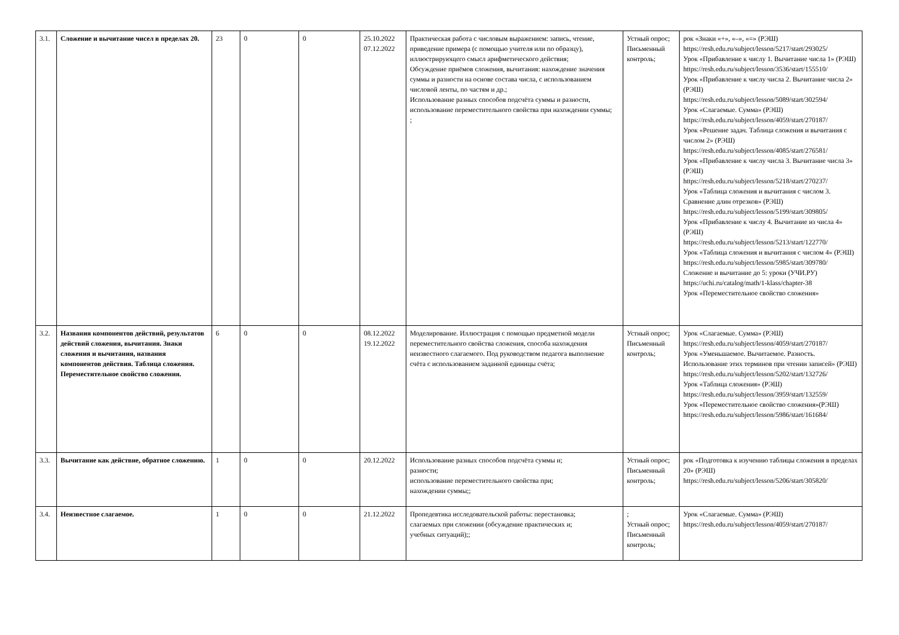| 3.1. | Сложение и вычитание чисел в пределах 20. | 23 | 0 | 0 | 25.10.2022 07.12.2022 | Практическая работа с числовым выражением: запись, чтение, приведение примера (с помощью учителя или по образцу), иллюстрирующего смысл арифметического действия; Обсуждение приёмов сложения, вычитания: нахождение значения суммы и разности на основе состава числа, с использованием числовой ленты, по частям и др.; Использование разных способов подсчёта суммы и разности, использование переместительного свойства при нахождении суммы; ; | Устный опрос; Письменный контроль; | рок «Знаки «+», «–», «=» (РЭШ) https://resh.edu.ru/subject/lesson/5217/start/293025/ Урок «Прибавление к числу 1. Вычитание числа 1» (РЭШ) https://resh.edu.ru/subject/lesson/3536/start/155510/ Урок «Прибавление к числу числа 2. Вычитание числа 2» (РЭШ) https://resh.edu.ru/subject/lesson/5089/start/302594/ Урок «Слагаемые. Сумма» (РЭШ) https://resh.edu.ru/subject/lesson/4059/start/270187/ Урок «Решение задач. Таблица сложения и вычитания с числом 2» (РЭШ) https://resh.edu.ru/subject/lesson/4085/start/276581/ Урок «Прибавление к числу числа 3. Вычитание числа 3» (РЭШ) https://resh.edu.ru/subject/lesson/5218/start/270237/ Урок «Таблица сложения и вычитания с числом 3. Сравнение длин отрезков» (РЭШ) https://resh.edu.ru/subject/lesson/5199/start/309805/ Урок «Прибавление к числу 4. Вычитание из числа 4» (РЭШ) https://resh.edu.ru/subject/lesson/5213/start/122770/ Урок «Таблица сложения и вычитания с числом 4» (РЭШ) https://resh.edu.ru/subject/lesson/5985/start/309780/ Сложение и вычитание до 5: уроки (УЧИ.РУ) https://uchi.ru/catalog/math/1-klass/chapter-38 Урок «Переместительное свойство сложения» |
| 3.2. | Названия компонентов действий, результатов действий сложения, вычитания. Знаки сложения и вычитания, названия компонентов действия. Таблица сложения. Переместительное свойство сложения. | 6 | 0 | 0 | 08.12.2022 19.12.2022 | Моделирование. Иллюстрация с помощью предметной модели переместительного свойства сложения, способа нахождения неизвестного слагаемого. Под руководством педагога выполнение счёта с использованием заданной единицы счёта; | Устный опрос; Письменный контроль; | Урок «Слагаемые. Сумма» (РЭШ) https://resh.edu.ru/subject/lesson/4059/start/270187/ Урок «Уменьшаемое. Вычитаемое. Разность. Использование этих терминов при чтении записей» (РЭШ) https://resh.edu.ru/subject/lesson/5202/start/132726/ Урок «Таблица сложения» (РЭШ) https://resh.edu.ru/subject/lesson/3959/start/132559/ Урок «Переместительное свойство сложения»(РЭШ) https://resh.edu.ru/subject/lesson/5986/start/161684/ |
| 3.3. | Вычитание как действие, обратное сложению. | 1 | 0 | 0 | 20.12.2022 | Использование разных способов подсчёта суммы и; разности; использование переместительного свойства при; нахождении суммы;; | Устный опрос; Письменный контроль; | рок «Подготовка к изучению таблицы сложения в пределах 20» (РЭШ) https://resh.edu.ru/subject/lesson/5206/start/305820/ |
| 3.4. | Неизвестное слагаемое. | 1 | 0 | 0 | 21.12.2022 | Пропедевтика исследовательской работы: перестановка; слагаемых при сложении (обсуждение практических и; учебных ситуаций);; | ; Устный опрос; Письменный контроль; | Урок «Слагаемые. Сумма» (РЭШ) https://resh.edu.ru/subject/lesson/4059/start/270187/ |